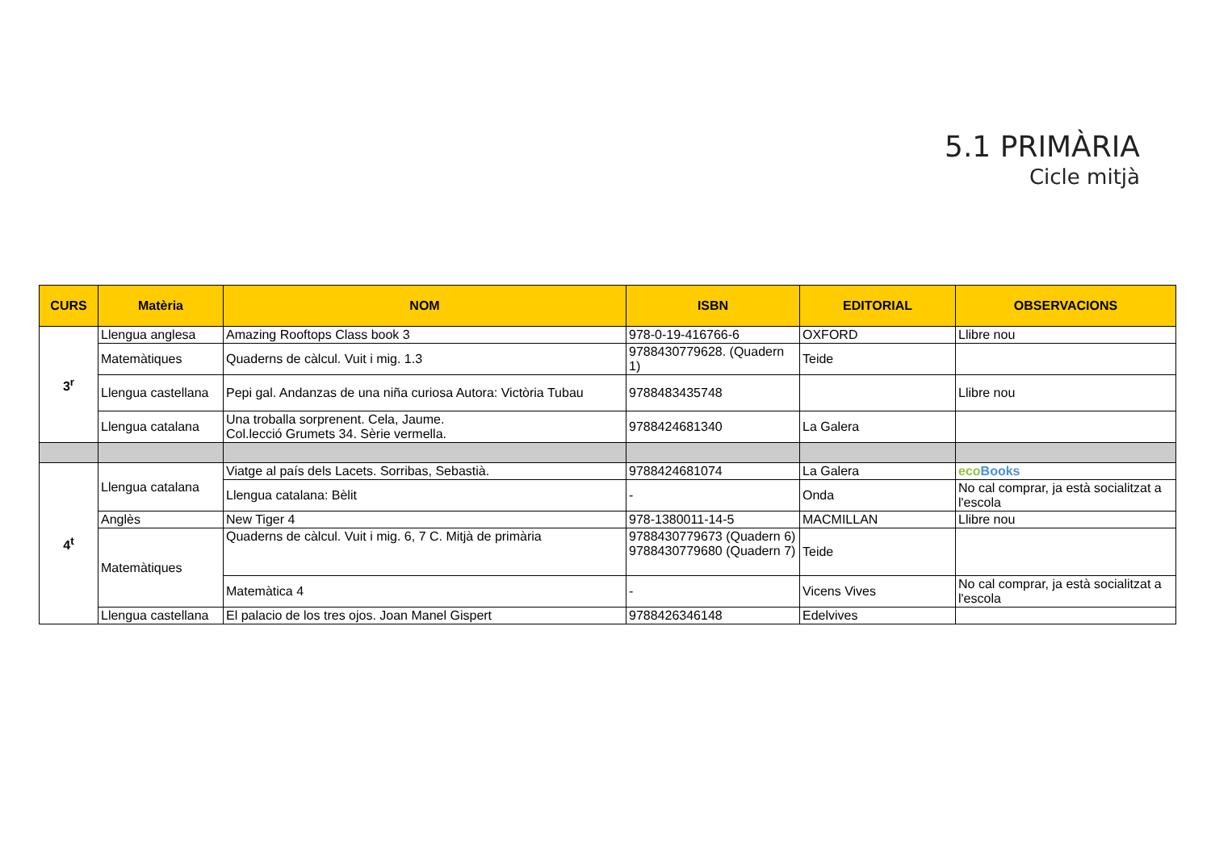5.1 PRIMÀRIA
Cicle mitjà
| CURS | Matèria | NOM | ISBN | EDITORIAL | OBSERVACIONS |
| --- | --- | --- | --- | --- | --- |
| 3<sup>r</sup> | Llengua anglesa | Amazing Rooftops Class book 3 | 978-0-19-416766-6 | OXFORD | Llibre nou |
| | Matemàtiques | Quaderns de càlcul. Vuit i mig. 1.3 | 9788430779628. (Quadern 1) | Teide | |
| | Llengua castellana | Pepi gal. Andanzas de una niña curiosa Autora: Victòria Tubau | 9788483435748 | | Llibre nou |
| | Llengua catalana | Una troballa sorprenent. Cela, Jaume. Col.lecció Grumets 34. Sèrie vermella. | 9788424681340 | La Galera | |
| 4<sup>t</sup> | Llengua catalana | Viatge al país dels Lacets. Sorribas, Sebastià. | 9788424681074 | La Galera | eco Books |
| | | Llengua catalana: Bèlit | - | Onda | No cal comprar, ja està socialitzat a l'escola |
| | Anglès | New Tiger 4 | 978-1380011-14-5 | MACMILLAN | Llibre nou |
| | Matemàtiques | Quaderns de càlcul. Vuit i mig. 6, 7 C. Mitjà de primària | 9788430779673 (Quadern 6) 9788430779680 (Quadern 7) | Teide | |
| | | Matemàtica 4 | - | Vicens Vives | No cal comprar, ja està socialitzat a l'escola |
| | Llengua castellana | El palacio de los tres ojos. Joan Manel Gispert | 9788426346148 | Edelvives | |